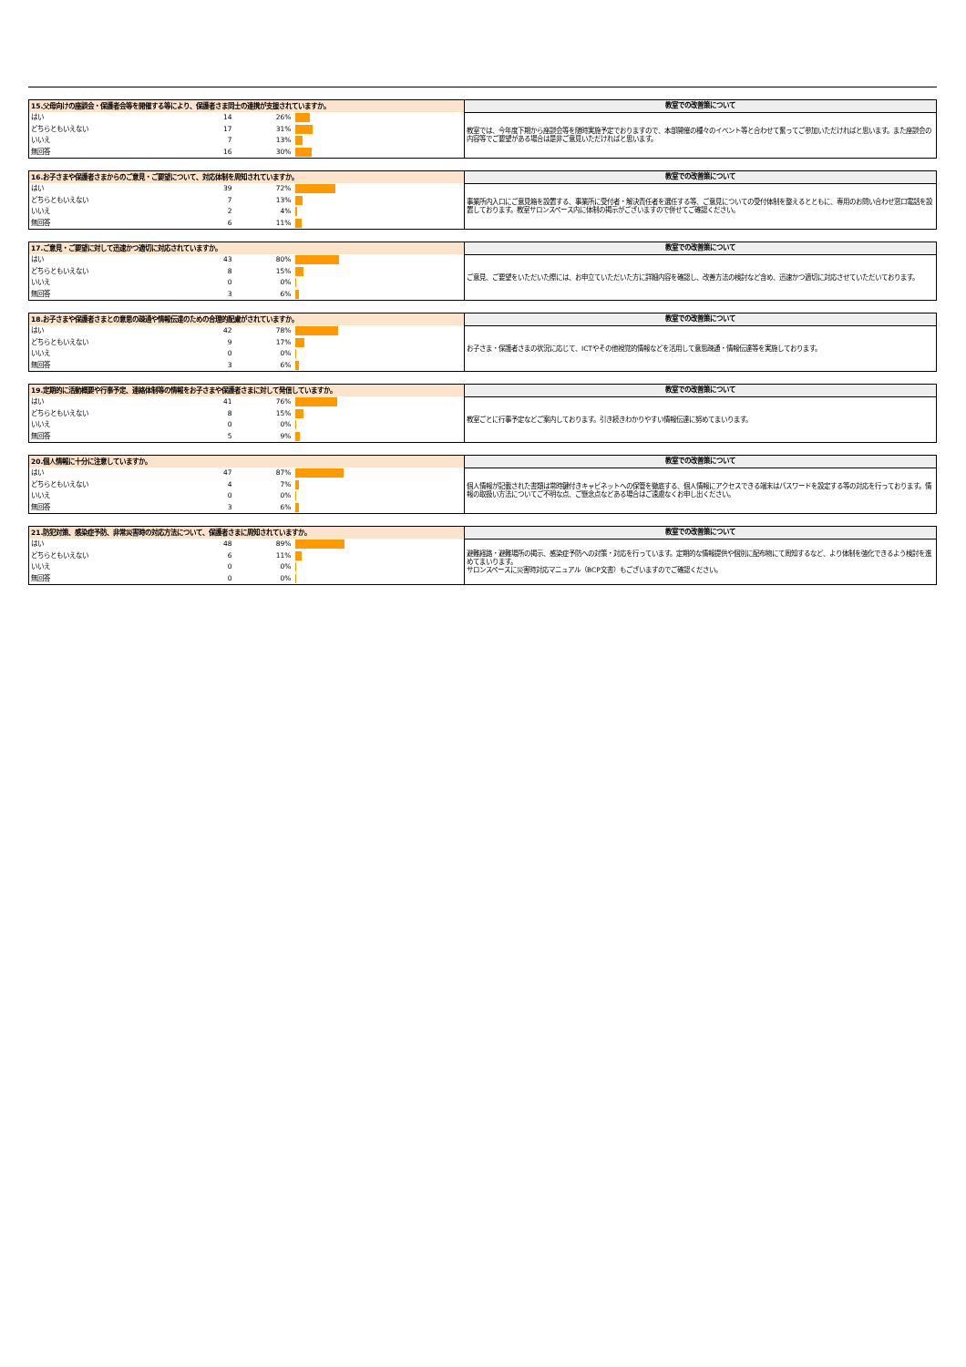| 15.父母向けの座談会・保護者会等を開催する等により、保護者さま同士の連携が支援されていますか。 | | | | 教室での改善策について |
| --- | --- | --- | --- | --- |
| はい | 14 | 26% | | 教室では、今年度下期から座談会等を随時実施予定でおりますので、本部開催の種々のイベント等と合わせて奮ってご参加いただければと思います。また座談会の内容等でご要望がある場合は是非ご意見いただければと思います。 |
| どちらともいえない | 17 | 31% | | |
| いいえ | 7 | 13% | | |
| 無回答 | 16 | 30% | | |
| 16.お子さまや保護者さまからのご意見・ご要望について、対応体制を周知されていますか。 | | | | 教室での改善策について |
| --- | --- | --- | --- | --- |
| はい | 39 | 72% | | 事業所内入口にご意見箱を設置する、事業所に受付者・解決責任者を選任する等、ご意見についての受付体制を整えるとともに、専用のお問い合わせ窓口電話を設置しております。教室サロンスペース内に体制の掲示がございますので併せてご確認ください。 |
| どちらともいえない | 7 | 13% | | |
| いいえ | 2 | 4% | | |
| 無回答 | 6 | 11% | | |
| 17.ご意見・ご要望に対して迅速かつ適切に対応されていますか。 | | | | 教室での改善策について |
| --- | --- | --- | --- | --- |
| はい | 43 | 80% | | ご意見、ご要望をいただいた際には、お申立ていただいた方に詳細内容を確認し、改善方法の検討など含め、迅速かつ適切に対応させていただいております。 |
| どちらともいえない | 8 | 15% | | |
| いいえ | 0 | 0% | | |
| 無回答 | 3 | 6% | | |
| 18.お子さまや保護者さまとの意思の疎通や情報伝達のための合理的配慮がされていますか。 | | | | 教室での改善策について |
| --- | --- | --- | --- | --- |
| はい | 42 | 78% | | お子さま・保護者さまの状況に応じて、ICTやその他視覚的情報などを活用して意思疎通・情報伝達等を実施しております。 |
| どちらともいえない | 9 | 17% | | |
| いいえ | 0 | 0% | | |
| 無回答 | 3 | 6% | | |
| 19.定期的に活動概要や行事予定、連絡体制等の情報をお子さまや保護者さまに対して発信していますか。 | | | | 教室での改善策について |
| --- | --- | --- | --- | --- |
| はい | 41 | 76% | | 教室ごとに行事予定などご案内しております。引き続きわかりやすい情報伝達に努めてまいります。 |
| どちらともいえない | 8 | 15% | | |
| いいえ | 0 | 0% | | |
| 無回答 | 5 | 9% | | |
| 20.個人情報に十分に注意していますか。 | | | | 教室での改善策について |
| --- | --- | --- | --- | --- |
| はい | 47 | 87% | | 個人情報が記載された書類は常時鍵付きキャビネットへの保管を徹底する、個人情報にアクセスできる端末はパスワードを設定する等の対応を行っております。情報の取扱い方法についてご不明な点、ご懸念点などある場合はご遠慮なくお申し出ください。 |
| どちらともいえない | 4 | 7% | | |
| いいえ | 0 | 0% | | |
| 無回答 | 3 | 6% | | |
| 21.防犯対策、感染症予防、非常災害時の対応方法について、保護者さまに周知されていますか。 | | | | 教室での改善策について |
| --- | --- | --- | --- | --- |
| はい | 48 | 89% | | 避難経路・避難場所の掲示、感染症予防への対策・対応を行っています。定期的な情報提供や個別に配布物にて周知するなど、より体制を強化できるよう検討を進めてまいります。 サロンスペースに災害時対応マニュアル（BCP文書）もございますのでご確認ください。 |
| どちらともいえない | 6 | 11% | | |
| いいえ | 0 | 0% | | |
| 無回答 | 0 | 0% | | |